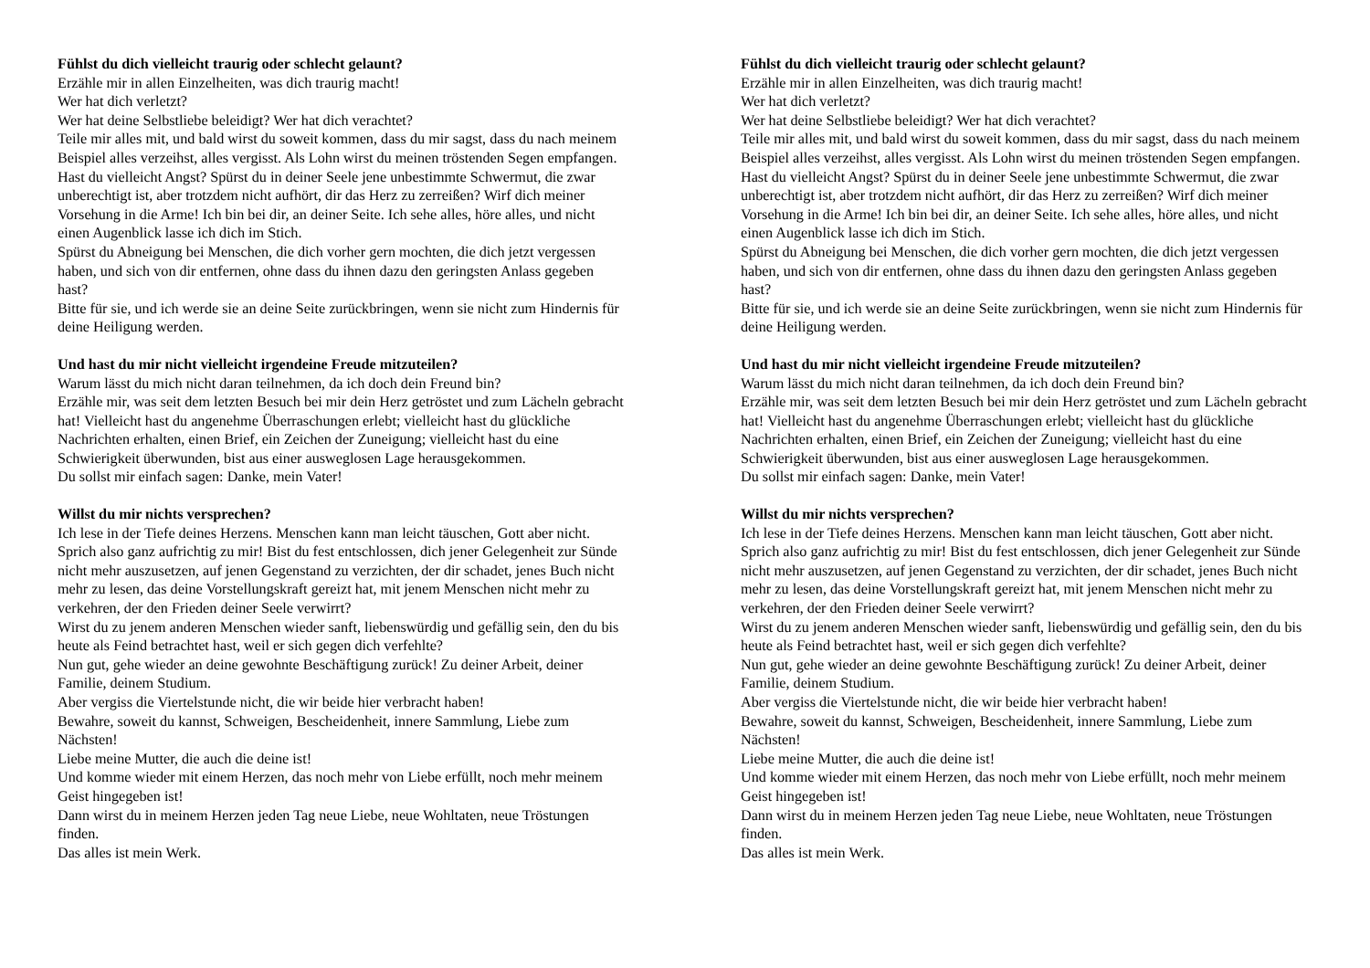Fühlst du dich vielleicht traurig oder schlecht gelaunt?
Erzähle mir in allen Einzelheiten, was dich traurig macht!
Wer hat dich verletzt?
Wer hat deine Selbstliebe beleidigt? Wer hat dich verachtet?
Teile mir alles mit, und bald wirst du soweit kommen, dass du mir sagst, dass du nach meinem Beispiel alles verzeihst, alles vergisst. Als Lohn wirst du meinen tröstenden Segen empfangen.
Hast du vielleicht Angst? Spürst du in deiner Seele jene unbestimmte Schwermut, die zwar unberechtigt ist, aber trotzdem nicht aufhört, dir das Herz zu zerreißen? Wirf dich meiner Vorsehung in die Arme! Ich bin bei dir, an deiner Seite. Ich sehe alles, höre alles, und nicht einen Augenblick lasse ich dich im Stich.
Spürst du Abneigung bei Menschen, die dich vorher gern mochten, die dich jetzt vergessen haben, und sich von dir entfernen, ohne dass du ihnen dazu den geringsten Anlass gegeben hast?
Bitte für sie, und ich werde sie an deine Seite zurückbringen, wenn sie nicht zum Hindernis für deine Heiligung werden.
Und hast du mir nicht vielleicht irgendeine Freude mitzuteilen?
Warum lässt du mich nicht daran teilnehmen, da ich doch dein Freund bin?
Erzähle mir, was seit dem letzten Besuch bei mir dein Herz getröstet und zum Lächeln gebracht hat! Vielleicht hast du angenehme Überraschungen erlebt; vielleicht hast du glückliche Nachrichten erhalten, einen Brief, ein Zeichen der Zuneigung; vielleicht hast du eine Schwierigkeit überwunden, bist aus einer ausweglosen Lage herausgekommen.
Du sollst mir einfach sagen: Danke, mein Vater!
Willst du mir nichts versprechen?
Ich lese in der Tiefe deines Herzens. Menschen kann man leicht täuschen, Gott aber nicht. Sprich also ganz aufrichtig zu mir! Bist du fest entschlossen, dich jener Gelegenheit zur Sünde nicht mehr auszusetzen, auf jenen Gegenstand zu verzichten, der dir schadet, jenes Buch nicht mehr zu lesen, das deine Vorstellungskraft gereizt hat, mit jenem Menschen nicht mehr zu verkehren, der den Frieden deiner Seele verwirrt?
Wirst du zu jenem anderen Menschen wieder sanft, liebenswürdig und gefällig sein, den du bis heute als Feind betrachtet hast, weil er sich gegen dich verfehlte?
Nun gut, gehe wieder an deine gewohnte Beschäftigung zurück! Zu deiner Arbeit, deiner Familie, deinem Studium.
Aber vergiss die Viertelstunde nicht, die wir beide hier verbracht haben!
Bewahre, soweit du kannst, Schweigen, Bescheidenheit, innere Sammlung, Liebe zum Nächsten!
Liebe meine Mutter, die auch die deine ist!
Und komme wieder mit einem Herzen, das noch mehr von Liebe erfüllt, noch mehr meinem Geist hingegeben ist!
Dann wirst du in meinem Herzen jeden Tag neue Liebe, neue Wohltaten, neue Tröstungen finden.
Das alles ist mein Werk.
Fühlst du dich vielleicht traurig oder schlecht gelaunt?
Erzähle mir in allen Einzelheiten, was dich traurig macht!
Wer hat dich verletzt?
Wer hat deine Selbstliebe beleidigt? Wer hat dich verachtet?
Teile mir alles mit, und bald wirst du soweit kommen, dass du mir sagst, dass du nach meinem Beispiel alles verzeihst, alles vergisst. Als Lohn wirst du meinen tröstenden Segen empfangen.
Hast du vielleicht Angst? Spürst du in deiner Seele jene unbestimmte Schwermut, die zwar unberechtigt ist, aber trotzdem nicht aufhört, dir das Herz zu zerreißen? Wirf dich meiner Vorsehung in die Arme! Ich bin bei dir, an deiner Seite. Ich sehe alles, höre alles, und nicht einen Augenblick lasse ich dich im Stich.
Spürst du Abneigung bei Menschen, die dich vorher gern mochten, die dich jetzt vergessen haben, und sich von dir entfernen, ohne dass du ihnen dazu den geringsten Anlass gegeben hast?
Bitte für sie, und ich werde sie an deine Seite zurückbringen, wenn sie nicht zum Hindernis für deine Heiligung werden.
Und hast du mir nicht vielleicht irgendeine Freude mitzuteilen?
Warum lässt du mich nicht daran teilnehmen, da ich doch dein Freund bin?
Erzähle mir, was seit dem letzten Besuch bei mir dein Herz getröstet und zum Lächeln gebracht hat! Vielleicht hast du angenehme Überraschungen erlebt; vielleicht hast du glückliche Nachrichten erhalten, einen Brief, ein Zeichen der Zuneigung; vielleicht hast du eine Schwierigkeit überwunden, bist aus einer ausweglosen Lage herausgekommen.
Du sollst mir einfach sagen: Danke, mein Vater!
Willst du mir nichts versprechen?
Ich lese in der Tiefe deines Herzens. Menschen kann man leicht täuschen, Gott aber nicht. Sprich also ganz aufrichtig zu mir! Bist du fest entschlossen, dich jener Gelegenheit zur Sünde nicht mehr auszusetzen, auf jenen Gegenstand zu verzichten, der dir schadet, jenes Buch nicht mehr zu lesen, das deine Vorstellungskraft gereizt hat, mit jenem Menschen nicht mehr zu verkehren, der den Frieden deiner Seele verwirrt?
Wirst du zu jenem anderen Menschen wieder sanft, liebenswürdig und gefällig sein, den du bis heute als Feind betrachtet hast, weil er sich gegen dich verfehlte?
Nun gut, gehe wieder an deine gewohnte Beschäftigung zurück! Zu deiner Arbeit, deiner Familie, deinem Studium.
Aber vergiss die Viertelstunde nicht, die wir beide hier verbracht haben!
Bewahre, soweit du kannst, Schweigen, Bescheidenheit, innere Sammlung, Liebe zum Nächsten!
Liebe meine Mutter, die auch die deine ist!
Und komme wieder mit einem Herzen, das noch mehr von Liebe erfüllt, noch mehr meinem Geist hingegeben ist!
Dann wirst du in meinem Herzen jeden Tag neue Liebe, neue Wohltaten, neue Tröstungen finden.
Das alles ist mein Werk.